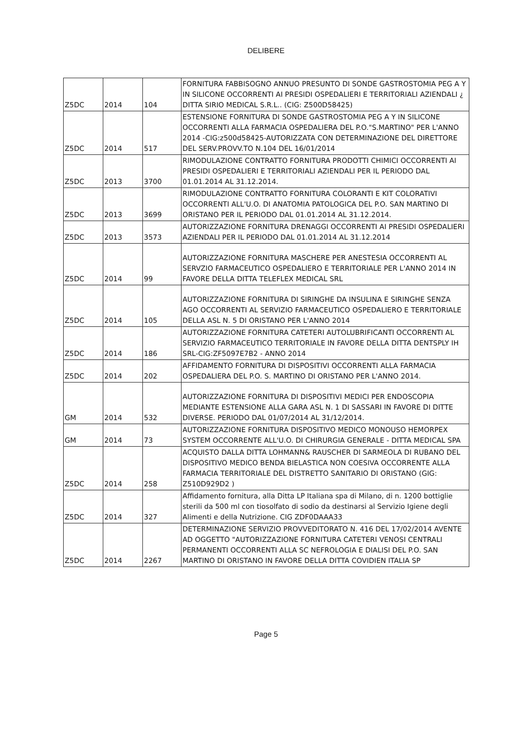DELIBERE
| Z5DC | 2014 | 104 | FORNITURA FABBISOGNO ANNUO PRESUNTO DI SONDE GASTROSTOMIA PEG A Y IN SILICONE OCCORRENTI AI PRESIDI OSPEDALIERI E TERRITORIALI AZIENDALI ¿ DITTA SIRIO MEDICAL S.R.L.. (CIG: Z500D58425) |
| Z5DC | 2014 | 517 | ESTENSIONE FORNITURA DI SONDE GASTROSTOMIA PEG A Y IN SILICONE OCCORRENTI ALLA FARMACIA OSPEDALIERA DEL P.O."S.MARTINO" PER L'ANNO 2014 -CIG:z500d58425-AUTORIZZATA CON DETERMINAZIONE DEL DIRETTORE DEL SERV.PROVV.TO N.104 DEL 16/01/2014 |
| Z5DC | 2013 | 3700 | RIMODULAZIONE CONTRATTO FORNITURA PRODOTTI CHIMICI OCCORRENTI AI PRESIDI OSPEDALIERI E TERRITORIALI AZIENDALI PER IL PERIODO DAL 01.01.2014 AL 31.12.2014. |
| Z5DC | 2013 | 3699 | RIMODULAZIONE CONTRATTO FORNITURA COLORANTI E KIT COLORATIVI OCCORRENTI ALL'U.O. DI ANATOMIA PATOLOGICA DEL P.O. SAN MARTINO DI ORISTANO PER IL PERIODO DAL 01.01.2014 AL 31.12.2014. |
| Z5DC | 2013 | 3573 | AUTORIZZAZIONE FORNITURA DRENAGGI OCCORRENTI AI PRESIDI OSPEDALIERI AZIENDALI PER IL PERIODO DAL 01.01.2014 AL 31.12.2014 |
| Z5DC | 2014 | 99 | AUTORIZZAZIONE FORNITURA MASCHERE PER ANESTESIA OCCORRENTI AL SERVZIO FARMACEUTICO OSPEDALIERO E TERRITORIALE PER L'ANNO 2014 IN FAVORE DELLA DITTA TELEFLEX MEDICAL SRL |
| Z5DC | 2014 | 105 | AUTORIZZAZIONE FORNITURA DI SIRINGHE DA INSULINA E SIRINGHE SENZA AGO OCCORRENTI AL SERVIZIO FARMACEUTICO OSPEDALIERO E TERRITORIALE DELLA ASL N. 5 DI ORISTANO PER L'ANNO 2014 |
| Z5DC | 2014 | 186 | AUTORIZZAZIONE FORNITURA CATETERI AUTOLUBRIFICANTI OCCORRENTI AL SERVIZIO FARMACEUTICO TERRITORIALE IN FAVORE DELLA DITTA DENTSPLY IH SRL-CIG:ZF5097E7B2 - ANNO 2014 |
| Z5DC | 2014 | 202 | AFFIDAMENTO FORNITURA DI DISPOSITIVI OCCORRENTI ALLA FARMACIA OSPEDALIERA DEL P.O. S. MARTINO DI ORISTANO PER L'ANNO 2014. |
| GM | 2014 | 532 | AUTORIZZAZIONE FORNITURA DI DISPOSITIVI MEDICI PER ENDOSCOPIA MEDIANTE ESTENSIONE ALLA GARA ASL N. 1 DI SASSARI IN FAVORE DI DITTE DIVERSE. PERIODO DAL 01/07/2014 AL 31/12/2014. |
| GM | 2014 | 73 | AUTORIZZAZIONE FORNITURA DISPOSITIVO MEDICO MONOUSO HEMORPEX SYSTEM OCCORRENTE ALL'U.O. DI CHIRURGIA GENERALE - DITTA MEDICAL SPA |
| Z5DC | 2014 | 258 | ACQUISTO DALLA DITTA LOHMANN& RAUSCHER DI SARMEOLA DI RUBANO DEL DISPOSITIVO MEDICO BENDA BIELASTICA NON COESIVA OCCORRENTE ALLA FARMACIA TERRITORIALE DEL DISTRETTO SANITARIO DI ORISTANO (GIG: Z510D929D2 ) |
| Z5DC | 2014 | 327 | Affidamento fornitura, alla Ditta LP Italiana spa di Milano, di n. 1200 bottiglie sterili da 500 ml con tiosolfato di sodio da destinarsi al Servizio Igiene degli Alimenti e della Nutrizione. CIG ZDF0DAAA33 |
| Z5DC | 2014 | 2267 | DETERMINAZIONE SERVIZIO PROVVEDITORATO N. 416 DEL 17/02/2014 AVENTE AD OGGETTO "AUTORIZZAZIONE FORNITURA CATETERI VENOSI CENTRALI PERMANENTI OCCORRENTI ALLA SC NEFROLOGIA E DIALISI DEL P.O. SAN MARTINO DI ORISTANO IN FAVORE DELLA DITTA COVIDIEN ITALIA SP |
Page 5